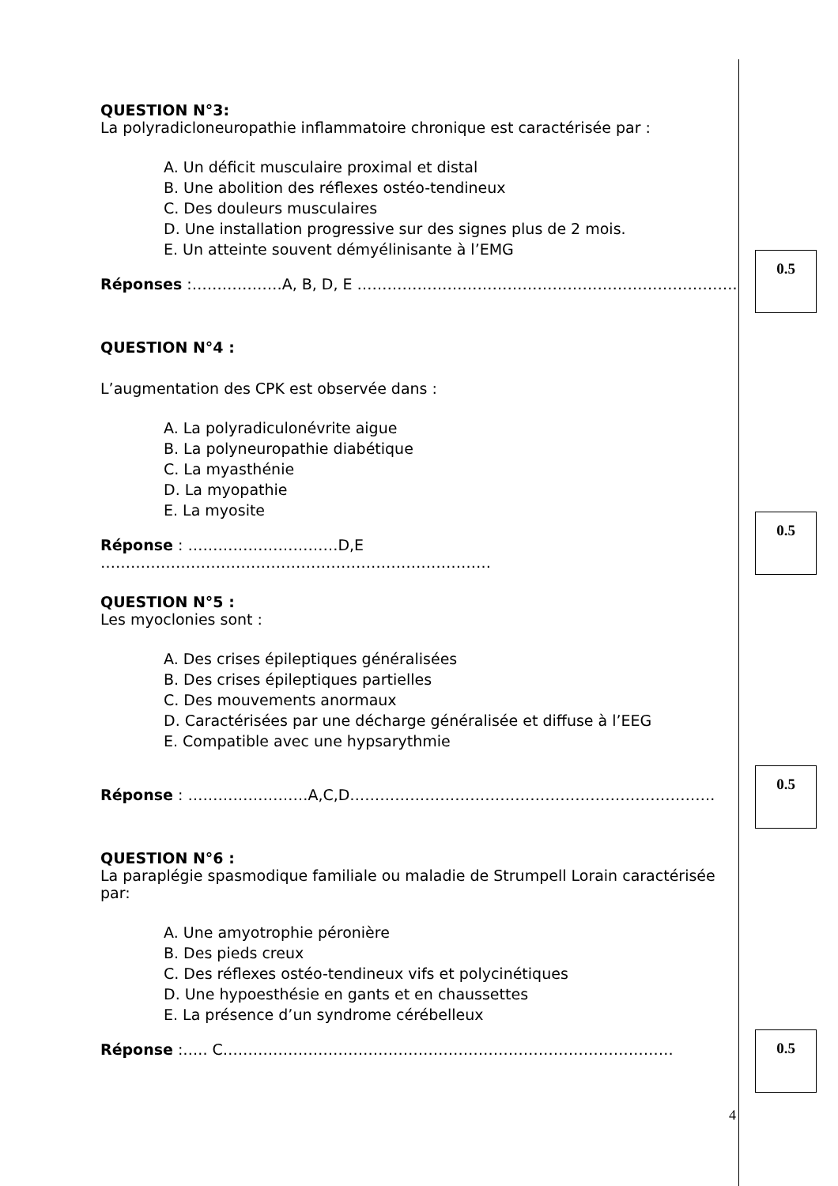QUESTION N°3:
La polyradicloneuropathie inflammatoire chronique est caractérisée par :
A. Un déficit musculaire proximal et distal
B. Une abolition des réflexes ostéo-tendineux
C. Des douleurs musculaires
D. Une installation progressive sur des signes plus de 2 mois.
E. Un atteinte souvent démyélinisante à l’EMG
Réponses :………………A, B, D, E ………………………………………………………………….
QUESTION N°4 :
L’augmentation des CPK est observée dans :
A. La polyradiculonévrite aigue
B. La polyneuropathie diabétique
C. La myasthénie
D. La myopathie
E. La myosite
Réponse : …………………………D,E ……………………………………………………………………
QUESTION N°5 :
Les myoclonies sont :
A. Des crises épileptiques généralisées
B. Des crises épileptiques partielles
C. Des mouvements anormaux
D. Caractérisées par une décharge généralisée et diffuse à l’EEG
E. Compatible avec une hypsarythmie
Réponse : ……………………A,C,D……………………………………………………………….
QUESTION N°6 :
La paraplégie spasmodique familiale ou maladie de Strumpell Lorain caractérisée par:
A. Une amyotrophie péronière
B. Des pieds creux
C. Des réflexes ostéo-tendineux vifs et polycinétiques
D. Une hypoesthésie en gants et en chaussettes
E. La présence d’un syndrome cérébelleux
Réponse :….. C………………………………………………………………………………
0.5
0.5
0.5
0.5
4